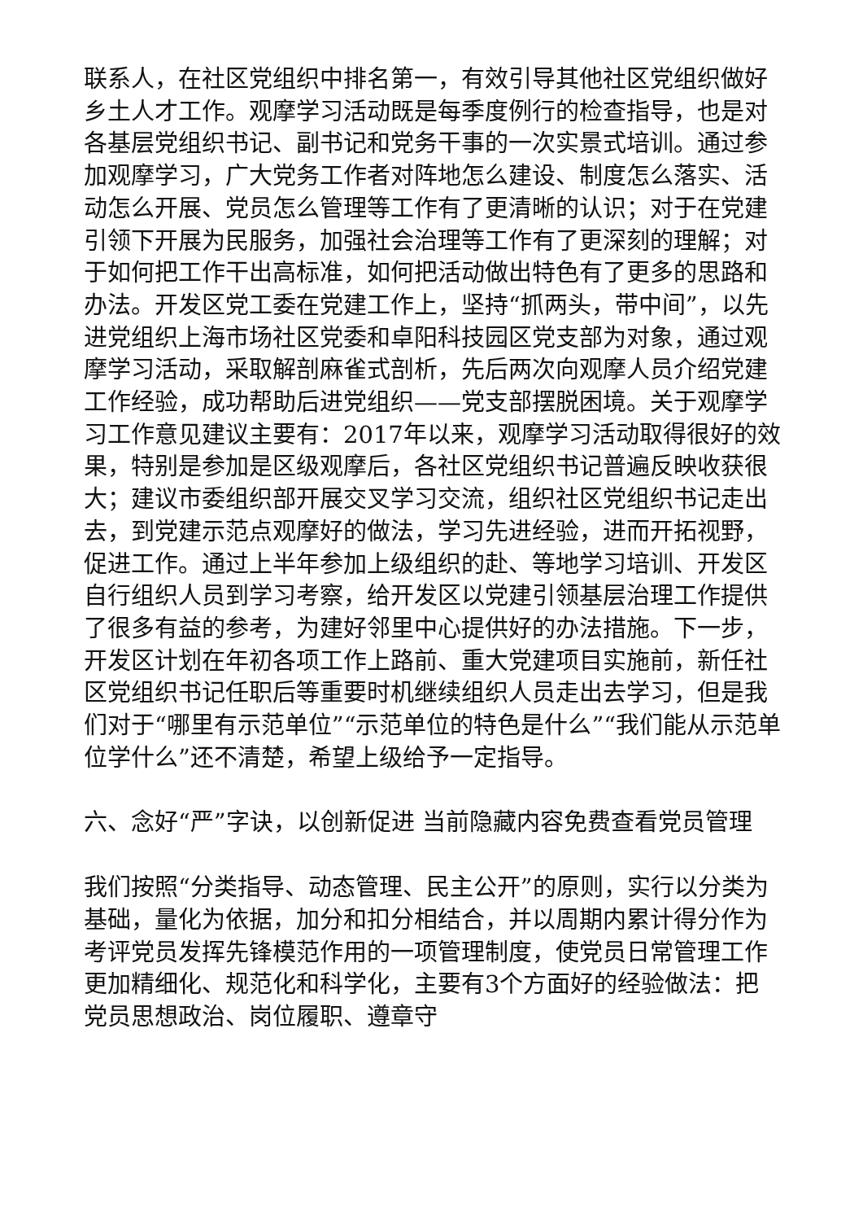联系人，在社区党组织中排名第一，有效引导其他社区党组织做好乡土人才工作。观摩学习活动既是每季度例行的检查指导，也是对各基层党组织书记、副书记和党务干事的一次实景式培训。通过参加观摩学习，广大党务工作者对阵地怎么建设、制度怎么落实、活动怎么开展、党员怎么管理等工作有了更清晰的认识；对于在党建引领下开展为民服务，加强社会治理等工作有了更深刻的理解；对于如何把工作干出高标准，如何把活动做出特色有了更多的思路和办法。开发区党工委在党建工作上，坚持“抓两头，带中间”，以先进党组织上海市场社区党委和卓阳科技园区党支部为对象，通过观摩学习活动，采取解剖麻雀式剖析，先后两次向观摩人员介绍党建工作经验，成功帮助后进党组织——党支部摆脱困境。关于观摩学习工作意见建议主要有：2017年以来，观摩学习活动取得很好的效果，特别是参加是区级观摩后，各社区党组织书记普遍反映收获很大；建议市委组织部开展交叉学习交流，组织社区党组织书记走出去，到党建示范点观摩好的做法，学习先进经验，进而开拓视野，促进工作。通过上半年参加上级组织的赴、等地学习培训、开发区自行组织人员到学习考察，给开发区以党建引领基层治理工作提供了很多有益的参考，为建好邻里中心提供好的办法措施。下一步，开发区计划在年初各项工作上路前、重大党建项目实施前，新任社区党组织书记任职后等重要时机继续组织人员走出去学习，但是我们对于“哪里有示范单位”“示范单位的特色是什么”“我们能从示范单位学什么”还不清楚，希望上级给予一定指导。
六、念好“严”字诀，以创新促进 当前隐藏内容免费查看党员管理
我们按照“分类指导、动态管理、民主公开”的原则，实行以分类为基础，量化为依据，加分和扣分相结合，并以周期内累计得分作为考评党员发挥先锋模范作用的一项管理制度，使党员日常管理工作更加精细化、规范化和科学化，主要有3个方面好的经验做法：把党员思想政治、岗位履职、遵章守